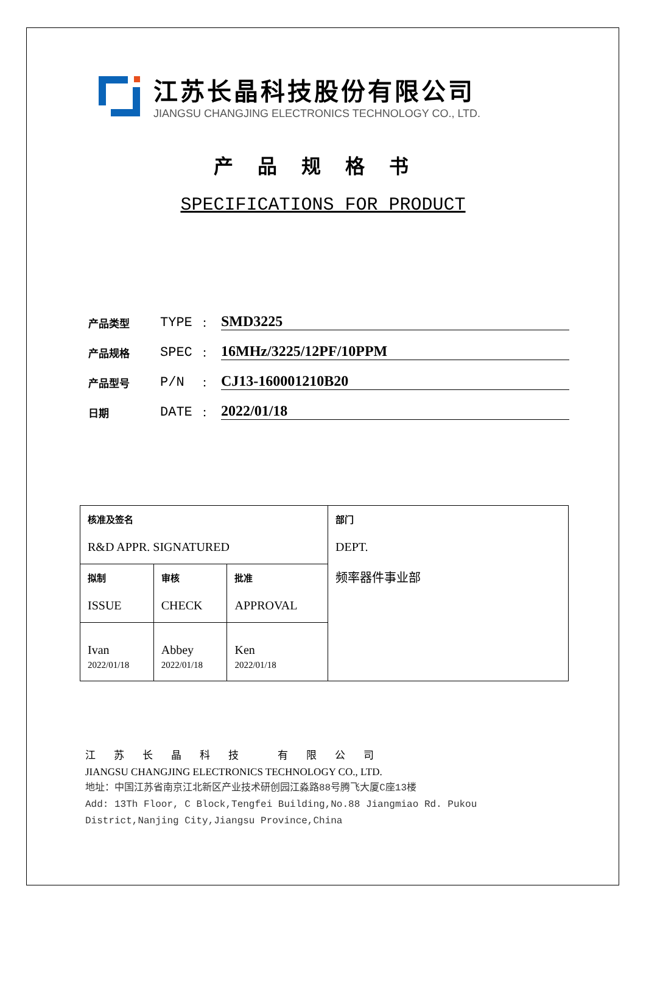江苏长晶科技股份有限公司
JIANGSU CHANGJING ELECTRONICS TECHNOLOGY CO., LTD.
产品规格书
SPECIFICATIONS FOR PRODUCT
产品类型 TYPE: SMD3225
产品规格 SPEC: 16MHz/3225/12PF/10PPM
产品型号 P/N: CJ13-160001210B20
日期 DATE: 2022/01/18
| 核准及签名 R&D APPR. SIGNATURED | | | 部门 DEPT. 频率器件事业部 |
| 拟制 ISSUE | 审核 CHECK | 批准 APPROVAL | |
| Ivan 2022/01/18 | Abbey 2022/01/18 | Ken 2022/01/18 | |
江苏长晶科技 有限公司
JIANGSU CHANGJING ELECTRONICS TECHNOLOGY CO., LTD.
地址：中国江苏省南京江北新区产业技术研创园江淼路88号腾飞大厦C座13楼
Add: 13Th Floor, C Block,Tengfei Building,No.88 Jiangmiao Rd. Pukou
District,Nanjing City,Jiangsu Province,China